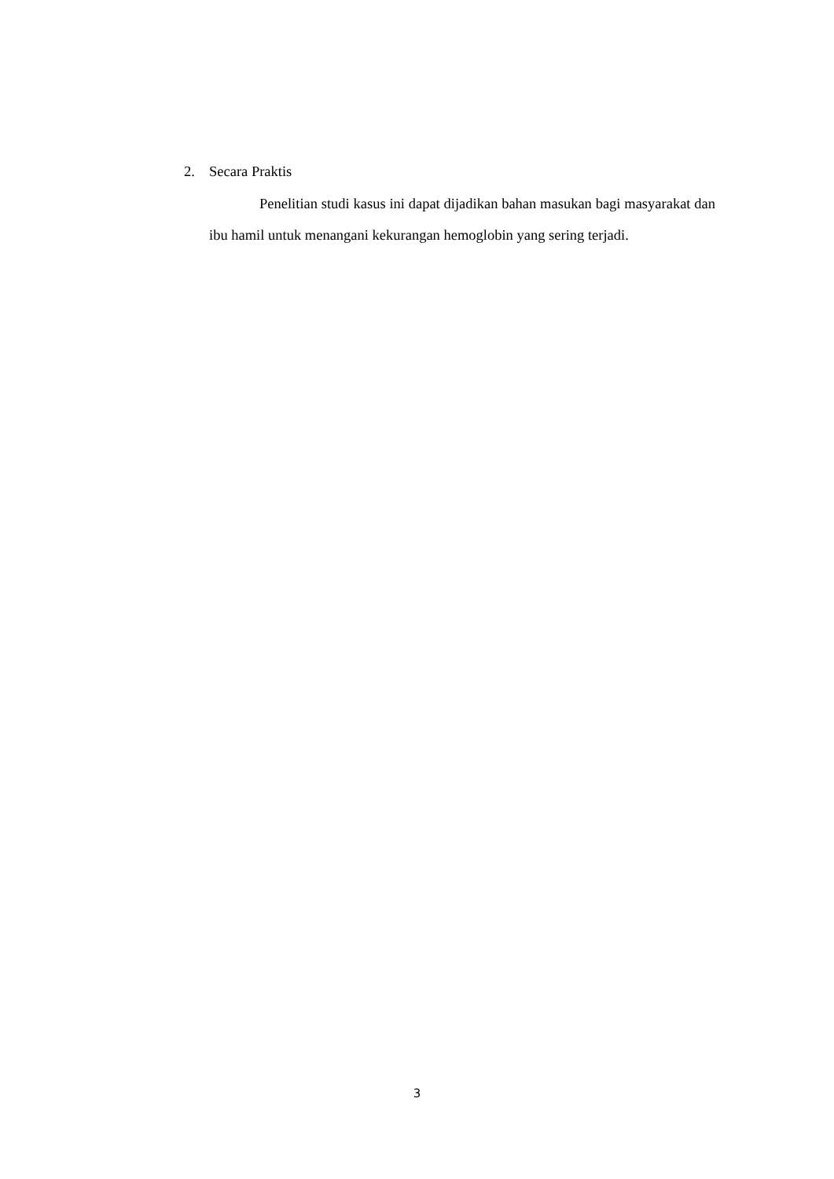2. Secara Praktis
Penelitian studi kasus ini dapat dijadikan bahan masukan bagi masyarakat dan ibu hamil untuk menangani kekurangan hemoglobin yang sering terjadi.
3